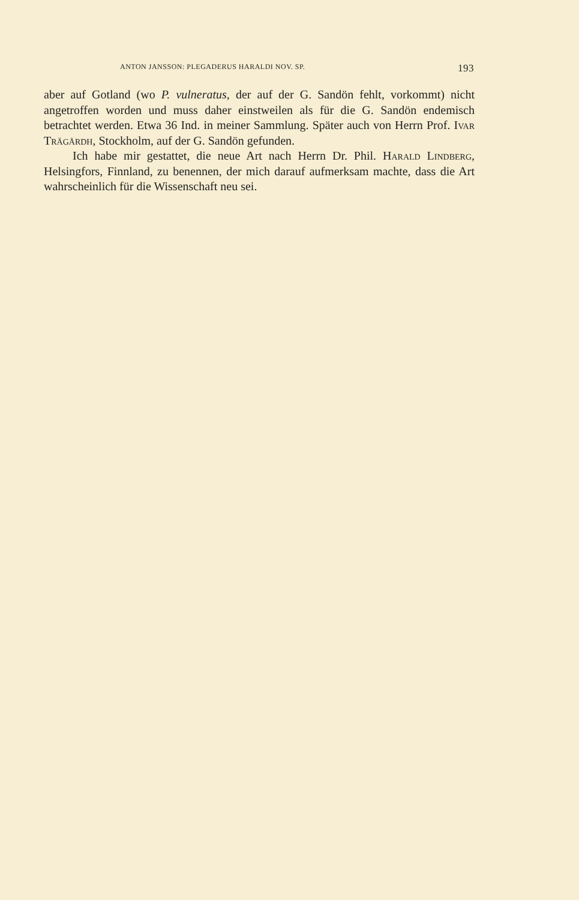ANTON JANSSON: PLEGADERUS HARALDI NOV. SP. 193
aber auf Gotland (wo P. vulneratus, der auf der G. Sandön fehlt, vorkommt) nicht angetroffen worden und muss daher einstweilen als für die G. Sandön endemisch betrachtet werden. Etwa 36 Ind. in meiner Sammlung. Später auch von Herrn Prof. Ivar Trägårdh, Stockholm, auf der G. Sandön gefunden.
Ich habe mir gestattet, die neue Art nach Herrn Dr. Phil. Harald Lindberg, Helsingfors, Finnland, zu benennen, der mich darauf aufmerksam machte, dass die Art wahrscheinlich für die Wissenschaft neu sei.